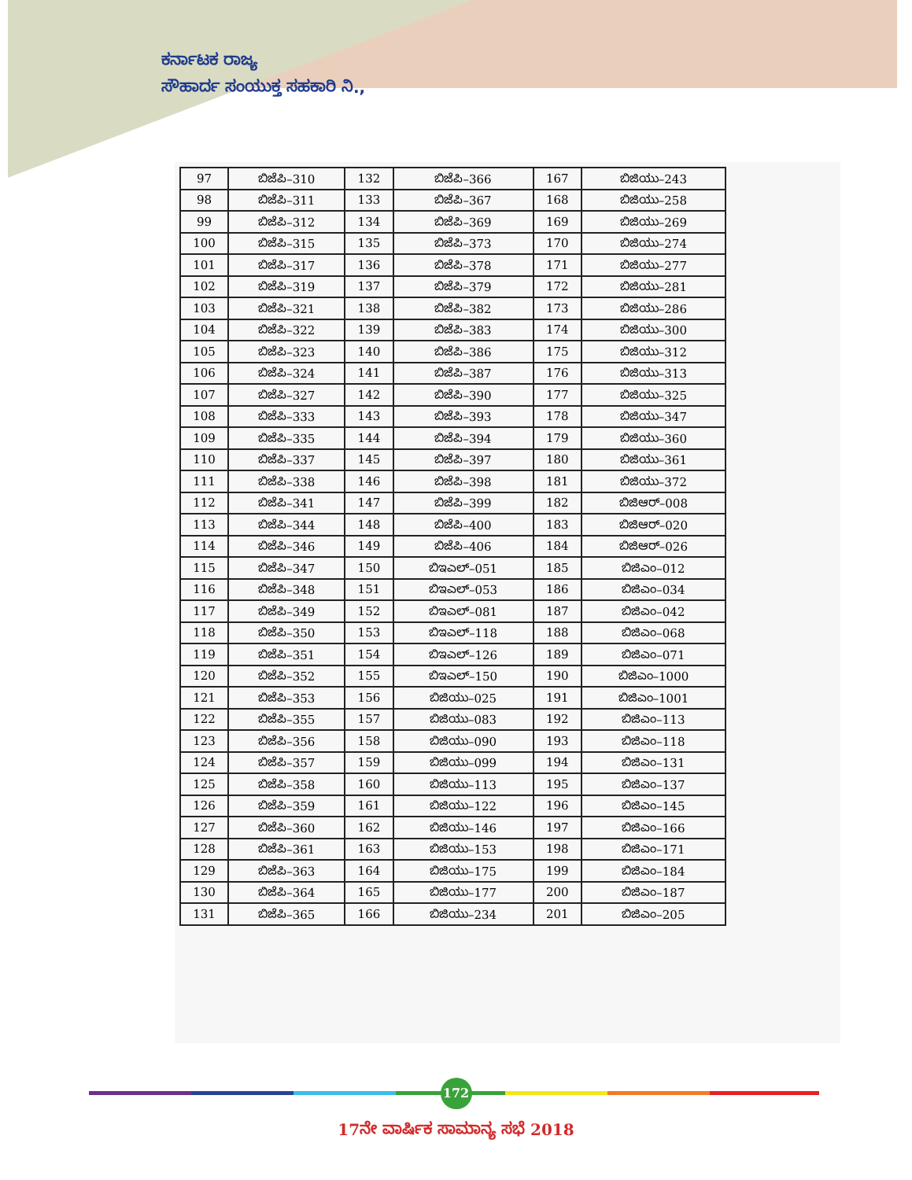ಕರ್ನಾಟಕ ರಾಜ್ಯ
ಸೌಹಾರ್ದ ಸಂಯುಕ್ತ ಸಹಕಾರಿ ನಿ.,
| 97 | ಬಿಜೆಪಿ–310 | 132 | ಬಿಜೆಪಿ–366 | 167 | ಬಿಜಿಯು–243 |
| 98 | ಬಿಜೆಪಿ–311 | 133 | ಬಿಜೆಪಿ–367 | 168 | ಬಿಜಿಯು–258 |
| 99 | ಬಿಜೆಪಿ–312 | 134 | ಬಿಜೆಪಿ–369 | 169 | ಬಿಜಿಯು–269 |
| 100 | ಬಿಜೆಪಿ–315 | 135 | ಬಿಜೆಪಿ–373 | 170 | ಬಿಜಿಯು–274 |
| 101 | ಬಿಜೆಪಿ–317 | 136 | ಬಿಜೆಪಿ–378 | 171 | ಬಿಜಿಯು–277 |
| 102 | ಬಿಜೆಪಿ–319 | 137 | ಬಿಜೆಪಿ–379 | 172 | ಬಿಜಿಯು–281 |
| 103 | ಬಿಜೆಪಿ–321 | 138 | ಬಿಜೆಪಿ–382 | 173 | ಬಿಜಿಯು–286 |
| 104 | ಬಿಜೆಪಿ–322 | 139 | ಬಿಜೆಪಿ–383 | 174 | ಬಿಜಿಯು–300 |
| 105 | ಬಿಜೆಪಿ–323 | 140 | ಬಿಜೆಪಿ–386 | 175 | ಬಿಜಿಯು–312 |
| 106 | ಬಿಜೆಪಿ–324 | 141 | ಬಿಜೆಪಿ–387 | 176 | ಬಿಜಿಯು–313 |
| 107 | ಬಿಜೆಪಿ–327 | 142 | ಬಿಜೆಪಿ–390 | 177 | ಬಿಜಿಯು–325 |
| 108 | ಬಿಜೆಪಿ–333 | 143 | ಬಿಜೆಪಿ–393 | 178 | ಬಿಜಿಯು–347 |
| 109 | ಬಿಜೆಪಿ–335 | 144 | ಬಿಜೆಪಿ–394 | 179 | ಬಿಜಿಯು–360 |
| 110 | ಬಿಜೆಪಿ–337 | 145 | ಬಿಜೆಪಿ–397 | 180 | ಬಿಜಿಯು–361 |
| 111 | ಬಿಜೆಪಿ–338 | 146 | ಬಿಜೆಪಿ–398 | 181 | ಬಿಜಿಯು–372 |
| 112 | ಬಿಜೆಪಿ–341 | 147 | ಬಿಜೆಪಿ–399 | 182 | ಬಿಜಿಆರ್–008 |
| 113 | ಬಿಜೆಪಿ–344 | 148 | ಬಿಜೆಪಿ–400 | 183 | ಬಿಜಿಆರ್–020 |
| 114 | ಬಿಜೆಪಿ–346 | 149 | ಬಿಜೆಪಿ–406 | 184 | ಬಿಜಿಆರ್–026 |
| 115 | ಬಿಜೆಪಿ–347 | 150 | ಬಿಇಎಲ್–051 | 185 | ಬಿಜಿಎಂ–012 |
| 116 | ಬಿಜೆಪಿ–348 | 151 | ಬಿಇಎಲ್–053 | 186 | ಬಿಜಿಎಂ–034 |
| 117 | ಬಿಜೆಪಿ–349 | 152 | ಬಿಇಎಲ್–081 | 187 | ಬಿಜಿಎಂ–042 |
| 118 | ಬಿಜೆಪಿ–350 | 153 | ಬಿಇಎಲ್–118 | 188 | ಬಿಜಿಎಂ–068 |
| 119 | ಬಿಜೆಪಿ–351 | 154 | ಬಿಇಎಲ್–126 | 189 | ಬಿಜಿಎಂ–071 |
| 120 | ಬಿಜೆಪಿ–352 | 155 | ಬಿಇಎಲ್–150 | 190 | ಬಿಜಿಎಂ–1000 |
| 121 | ಬಿಜೆಪಿ–353 | 156 | ಬಿಜಿಯು–025 | 191 | ಬಿಜಿಎಂ–1001 |
| 122 | ಬಿಜೆಪಿ–355 | 157 | ಬಿಜಿಯು–083 | 192 | ಬಿಜಿಎಂ–113 |
| 123 | ಬಿಜೆಪಿ–356 | 158 | ಬಿಜಿಯು–090 | 193 | ಬಿಜಿಎಂ–118 |
| 124 | ಬಿಜೆಪಿ–357 | 159 | ಬಿಜಿಯು–099 | 194 | ಬಿಜಿಎಂ–131 |
| 125 | ಬಿಜೆಪಿ–358 | 160 | ಬಿಜಿಯು–113 | 195 | ಬಿಜಿಎಂ–137 |
| 126 | ಬಿಜೆಪಿ–359 | 161 | ಬಿಜಿಯು–122 | 196 | ಬಿಜಿಎಂ–145 |
| 127 | ಬಿಜೆಪಿ–360 | 162 | ಬಿಜಿಯು–146 | 197 | ಬಿಜಿಎಂ–166 |
| 128 | ಬಿಜೆಪಿ–361 | 163 | ಬಿಜಿಯು–153 | 198 | ಬಿಜಿಎಂ–171 |
| 129 | ಬಿಜೆಪಿ–363 | 164 | ಬಿಜಿಯು–175 | 199 | ಬಿಜಿಎಂ–184 |
| 130 | ಬಿಜೆಪಿ–364 | 165 | ಬಿಜಿಯು–177 | 200 | ಬಿಜಿಎಂ–187 |
| 131 | ಬಿಜೆಪಿ–365 | 166 | ಬಿಜಿಯು–234 | 201 | ಬಿಜಿಎಂ–205 |
172
17ನೇ ವಾರ್ಷಿಕ ಸಾಮಾನ್ಯ ಸಭೆ 2018